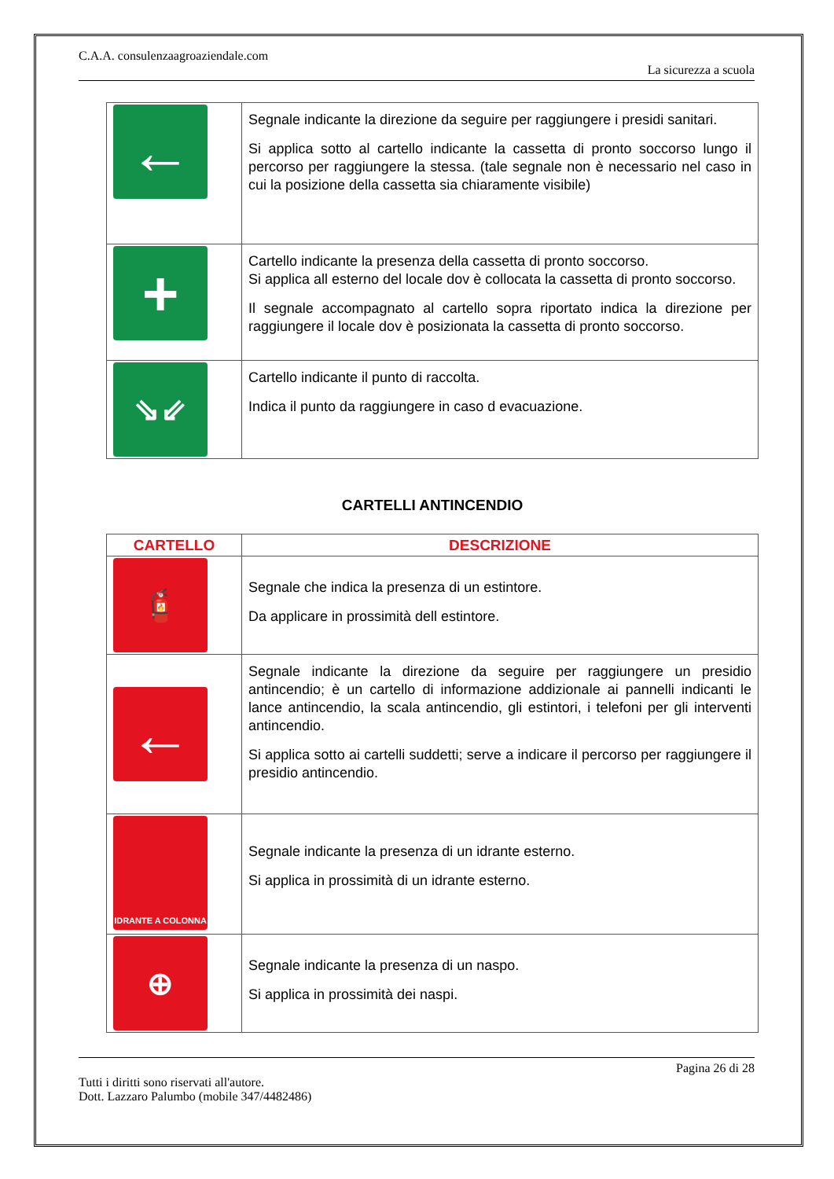C.A.A. consulenzaagroaziendale.com
La sicurezza a scuola
| ← | Segnale indicante la direzione da seguire per raggiungere i presidi sanitari. Si applica sotto al cartello indicante la cassetta di pronto soccorso lungo il percorso per raggiungere la stessa. (tale segnale non è necessario nel caso in cui la posizione della cassetta sia chiaramente visibile) |
| + | Cartello indicante la presenza della cassetta di pronto soccorso. Si applica all esterno del locale dov è collocata la cassetta di pronto soccorso. Il segnale accompagnato al cartello sopra riportato indica la direzione per raggiungere il locale dov è posizionata la cassetta di pronto soccorso. |
| ⇘⇙ | Cartello indicante il punto di raccolta. Indica il punto da raggiungere in caso d evacuazione. |
CARTELLI ANTINCENDIO
| CARTELLO | DESCRIZIONE |
| --- | --- |
| 🧯 | Segnale che indica la presenza di un estintore. Da applicare in prossimità dell estintore. |
| ← | Segnale indicante la direzione da seguire per raggiungere un presidio antincendio; è un cartello di informazione addizionale ai pannelli indicanti le lance antincendio, la scala antincendio, gli estintori, i telefoni per gli interventi antincendio. Si applica sotto ai cartelli suddetti; serve a indicare il percorso per raggiungere il presidio antincendio. |
| IDRANTE A COLONNA | Segnale indicante la presenza di un idrante esterno. Si applica in prossimità di un idrante esterno. |
| ⊕ | Segnale indicante la presenza di un naspo. Si applica in prossimità dei naspi. |
Pagina 26 di 28
Tutti i diritti sono riservati all'autore.
Dott. Lazzaro Palumbo (mobile 347/4482486)